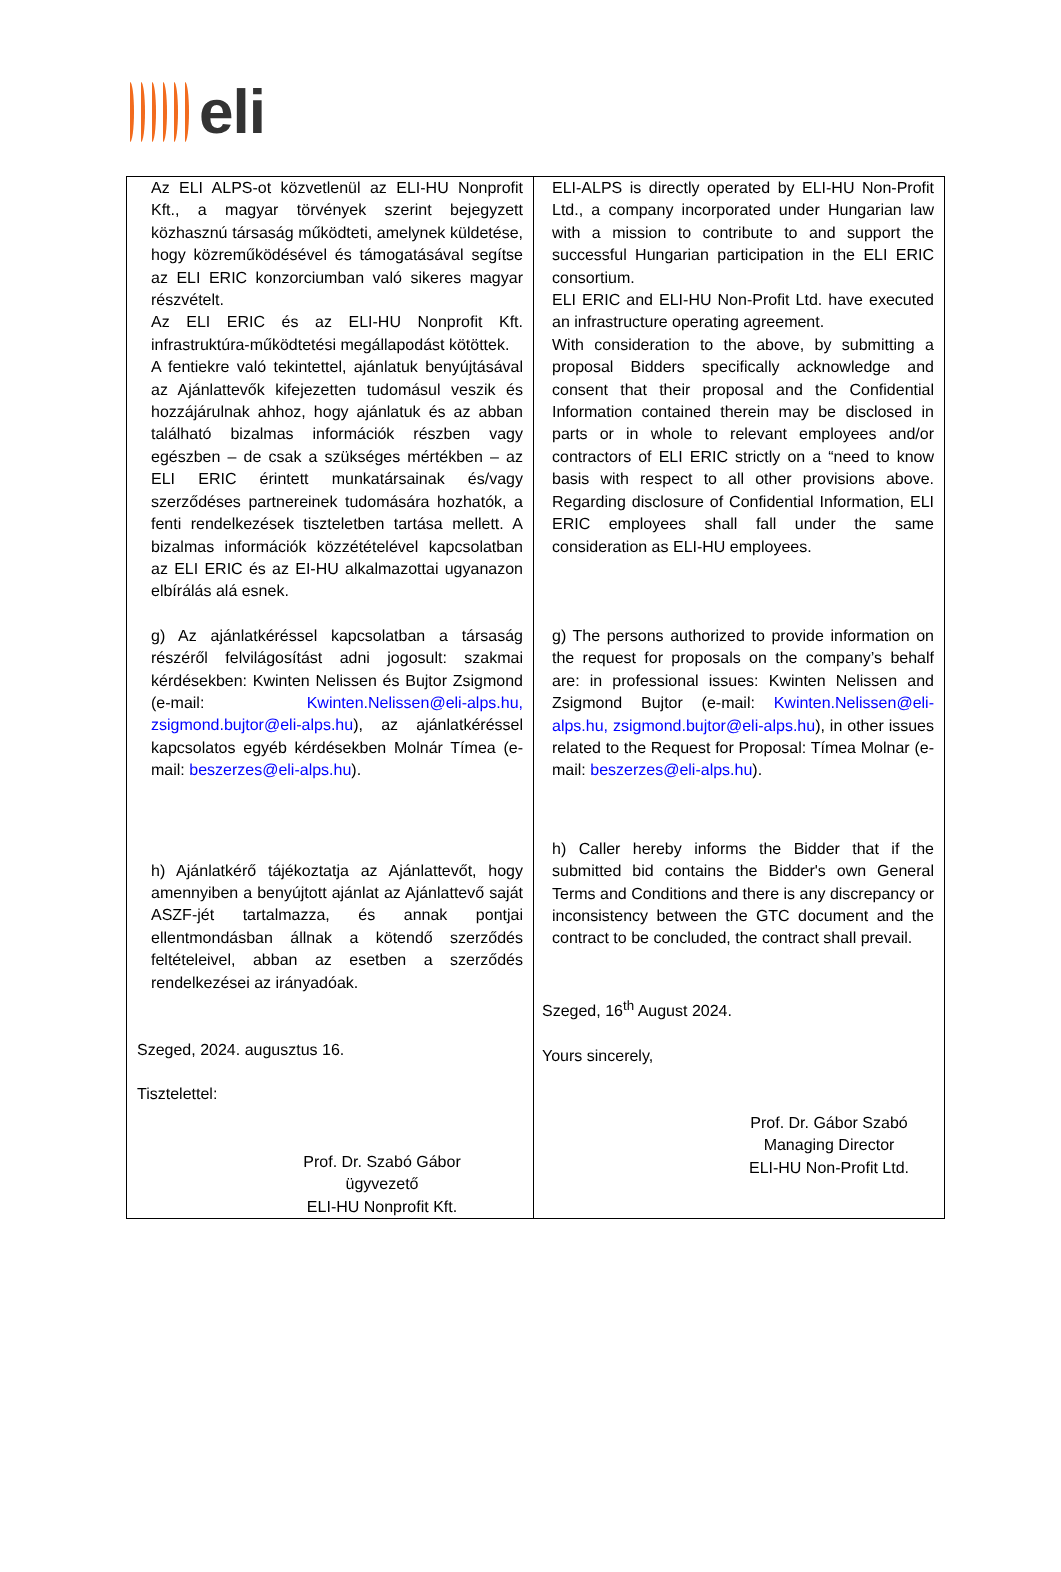eli
| Az ELI ALPS-ot közvetlenül az ELI-HU Nonprofit Kft., a magyar törvények szerint bejegyzett közhasznú társaság működteti, amelynek küldetése, hogy közreműködésével és támogatásával segítse az ELI ERIC konzorciumban való sikeres magyar részvételt. Az ELI ERIC és az ELI-HU Nonprofit Kft. infrastruktúra-működtetési megállapodást kötöttek. A fentiekre való tekintettel, ajánlatuk benyújtásával az Ajánlattevők kifejezetten tudomásul veszik és hozzájárulnak ahhoz, hogy ajánlatuk és az abban található bizalmas információk részben vagy egészben – de csak a szükséges mértékben – az ELI ERIC érintett munkatársainak és/vagy szerződéses partnereinek tudomására hozhatók, a fenti rendelkezések tiszteletben tartása mellett. A bizalmas információk közzétételével kapcsolatban az ELI ERIC és az EI-HU alkalmazottai ugyanazon elbírálás alá esnek. g) Az ajánlatkéréssel kapcsolatban a társaság részéről felvilágosítást adni jogosult: szakmai kérdésekben: Kwinten Nelissen és Bujtor Zsigmond (e-mail: Kwinten.Nelissen@eli-alps.hu, zsigmond.bujtor@eli-alps.hu ), az ajánlatkéréssel kapcsolatos egyéb kérdésekben Molnár Tímea (e-mail: beszerzes@eli-alps.hu ). h) Ajánlatkérő tájékoztatja az Ajánlattevőt, hogy amennyiben a benyújtott ajánlat az Ajánlattevő saját ASZF-jét tartalmazza, és annak pontjai ellentmondásban állnak a kötendő szerződés feltételeivel, abban az esetben a szerződés rendelkezései az irányadóak. Szeged, 2024. augusztus 16. Tisztelettel: Prof. Dr. Szabó Gábor ügyvezető ELI-HU Nonprofit Kft. | ELI-ALPS is directly operated by ELI-HU Non-Profit Ltd., a company incorporated under Hungarian law with a mission to contribute to and support the successful Hungarian participation in the ELI ERIC consortium. ELI ERIC and ELI-HU Non-Profit Ltd. have executed an infrastructure operating agreement. With consideration to the above, by submitting a proposal Bidders specifically acknowledge and consent that their proposal and the Confidential Information contained therein may be disclosed in parts or in whole to relevant employees and/or contractors of ELI ERIC strictly on a “need to know basis with respect to all other provisions above. Regarding disclosure of Confidential Information, ELI ERIC employees shall fall under the same consideration as ELI-HU employees. g) The persons authorized to provide information on the request for proposals on the company’s behalf are: in professional issues: Kwinten Nelissen and Zsigmond Bujtor (e-mail: Kwinten.Nelissen@eli-alps.hu, zsigmond.bujtor@eli-alps.hu ), in other issues related to the Request for Proposal: Tímea Molnar (e-mail: beszerzes@eli-alps.hu ). h) Caller hereby informs the Bidder that if the submitted bid contains the Bidder's own General Terms and Conditions and there is any discrepancy or inconsistency between the GTC document and the contract to be concluded, the contract shall prevail. Szeged, 16<sup>th</sup> August 2024. Yours sincerely, Prof. Dr. Gábor Szabó Managing Director ELI-HU Non-Profit Ltd. |